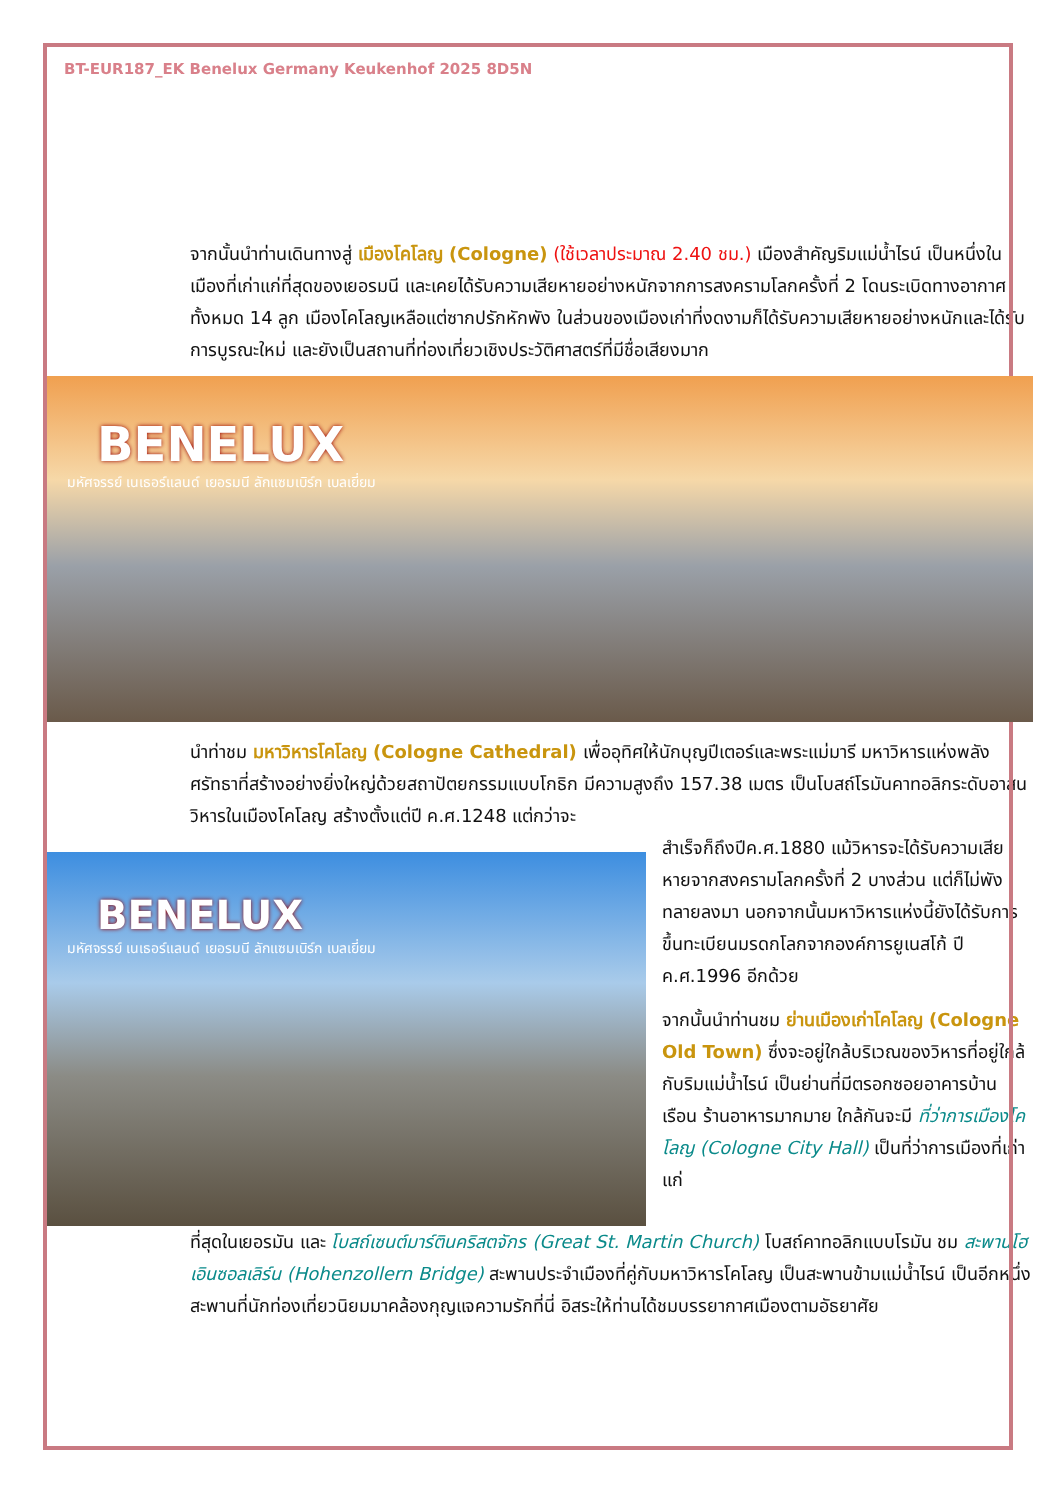BT-EUR187_EK Benelux Germany Keukenhof 2025 8D5N
จากนั้นนำท่านเดินทางสู่ เมืองโคโลญ (Cologne) (ใช้เวลาประมาณ 2.40 ชม.) เมืองสำคัญริมแม่น้ำไรน์ เป็นหนึ่งในเมืองที่เก่าแก่ที่สุดของเยอรมนี และเคยได้รับความเสียหายอย่างหนักจากการสงครามโลกครั้งที่ 2 โดนระเบิดทางอากาศทั้งหมด 14 ลูก เมืองโคโลญเหลือแต่ซากปรักหักพัง ในส่วนของเมืองเก่าที่งดงามก็ได้รับความเสียหายอย่างหนักและได้รับการบูรณะใหม่ และยังเป็นสถานที่ท่องเที่ยวเชิงประวัติศาสตร์ที่มีชื่อเสียงมาก
BENELUX
มหัศจรรย์ เนเธอร์แลนด์ เยอรมนี ลักแซมเบิร์ก เบลเยี่ยม
นำท่าชม มหาวิหารโคโลญ (Cologne Cathedral) เพื่ออุทิศให้นักบุญปีเตอร์และพระแม่มารี มหาวิหารแห่งพลังศรัทธาที่สร้างอย่างยิ่งใหญ่ด้วยสถาปัตยกรรมแบบโกธิก มีความสูงถึง 157.38 เมตร เป็นโบสถ์โรมันคาทอลิกระดับอาสนวิหารในเมืองโคโลญ สร้างตั้งแต่ปี ค.ศ.1248 แต่กว่าจะ
BENELUX
มหัศจรรย์ เนเธอร์แลนด์ เยอรมนี ลักแซมเบิร์ก เบลเยี่ยม
สำเร็จก็ถึงปีค.ศ.1880 แม้วิหารจะได้รับความเสียหายจากสงครามโลกครั้งที่ 2 บางส่วน แต่ก็ไม่พังทลายลงมา นอกจากนั้นมหาวิหารแห่งนี้ยังได้รับการขึ้นทะเบียนมรดกโลกจากองค์การยูเนสโก้ ปี ค.ศ.1996 อีกด้วย
จากนั้นนำท่านชม ย่านเมืองเก่าโคโลญ (Cologne Old Town) ซึ่งจะอยู่ใกล้บริเวณของวิหารที่อยู่ใกล้กับริมแม่น้ำไรน์ เป็นย่านที่มีตรอกซอยอาคารบ้านเรือน ร้านอาหารมากมาย ใกล้กันจะมี ที่ว่าการเมืองโคโลญ (Cologne City Hall) เป็นที่ว่าการเมืองที่เก่าแก่
ที่สุดในเยอรมัน และ โบสถ์เซนต์มาร์ตินคริสตจักร (Great St. Martin Church) โบสถ์คาทอลิกแบบโรมัน ชม สะพานโฮเอินซอลเลิร์น (Hohenzollern Bridge) สะพานประจำเมืองที่คู่กับมหาวิหารโคโลญ เป็นสะพานข้ามแม่น้ำไรน์ เป็นอีกหนึ่งสะพานที่นักท่องเที่ยวนิยมมาคล้องกุญแจความรักที่นี่ อิสระให้ท่านได้ชมบรรยากาศเมืองตามอัธยาศัย